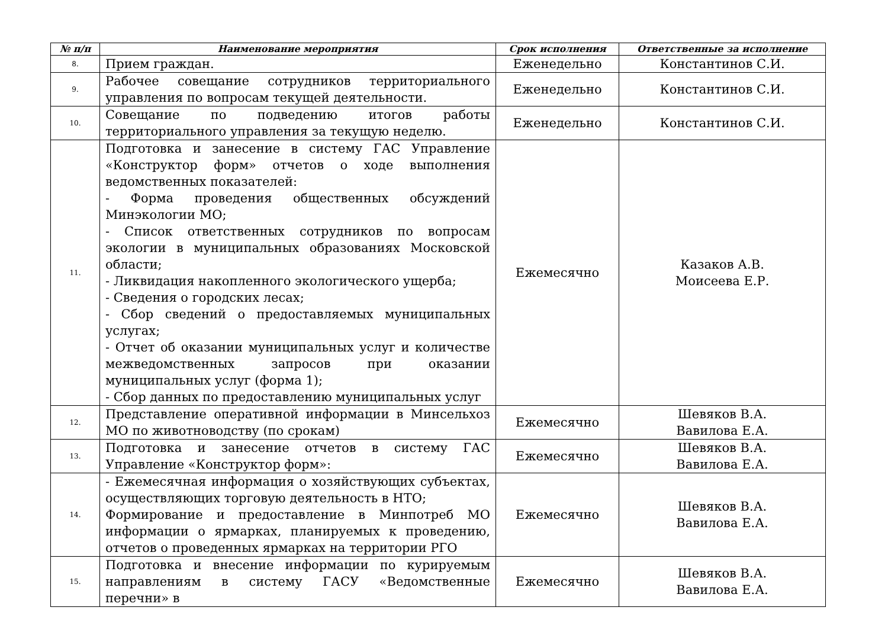| № п/п | Наименование мероприятия | Срок исполнения | Ответственные за исполнение |
| --- | --- | --- | --- |
| 8. | Прием граждан. | Еженедельно | Константинов С.И. |
| 9. | Рабочее совещание сотрудников территориального управления по вопросам текущей деятельности. | Еженедельно | Константинов С.И. |
| 10. | Совещание по подведению итогов работы территориального управления за текущую неделю. | Еженедельно | Константинов С.И. |
| 11. | Подготовка и занесение в систему ГАС Управление «Конструктор форм» отчетов о ходе выполнения ведомственных показателей: - Форма проведения общественных обсуждений Минэкологии МО; - Список ответственных сотрудников по вопросам экологии в муниципальных образованиях Московской области; - Ликвидация накопленного экологического ущерба; - Сведения о городских лесах; - Сбор сведений о предоставляемых муниципальных услугах; - Отчет об оказании муниципальных услуг и количестве межведомственных запросов при оказании муниципальных услуг (форма 1); - Сбор данных по предоставлению муниципальных услуг | Ежемесячно | Казаков А.В. Моисеева Е.Р. |
| 12. | Представление оперативной информации в Минсельхоз МО по животноводству (по срокам) | Ежемесячно | Шевяков В.А. Вавилова Е.А. |
| 13. | Подготовка и занесение отчетов в систему ГАС Управление «Конструктор форм»: | Ежемесячно | Шевяков В.А. Вавилова Е.А. |
| 14. | - Ежемесячная информация о хозяйствующих субъектах, осуществляющих торговую деятельность в НТО; Формирование и предоставление в Минпотреб МО информации о ярмарках, планируемых к проведению, отчетов о проведенных ярмарках на территории РГО | Ежемесячно | Шевяков В.А. Вавилова Е.А. |
| 15. | Подготовка и внесение информации по курируемым направлениям в систему ГАСУ «Ведомственные перечни» в | Ежемесячно | Шевяков В.А. Вавилова Е.А. |